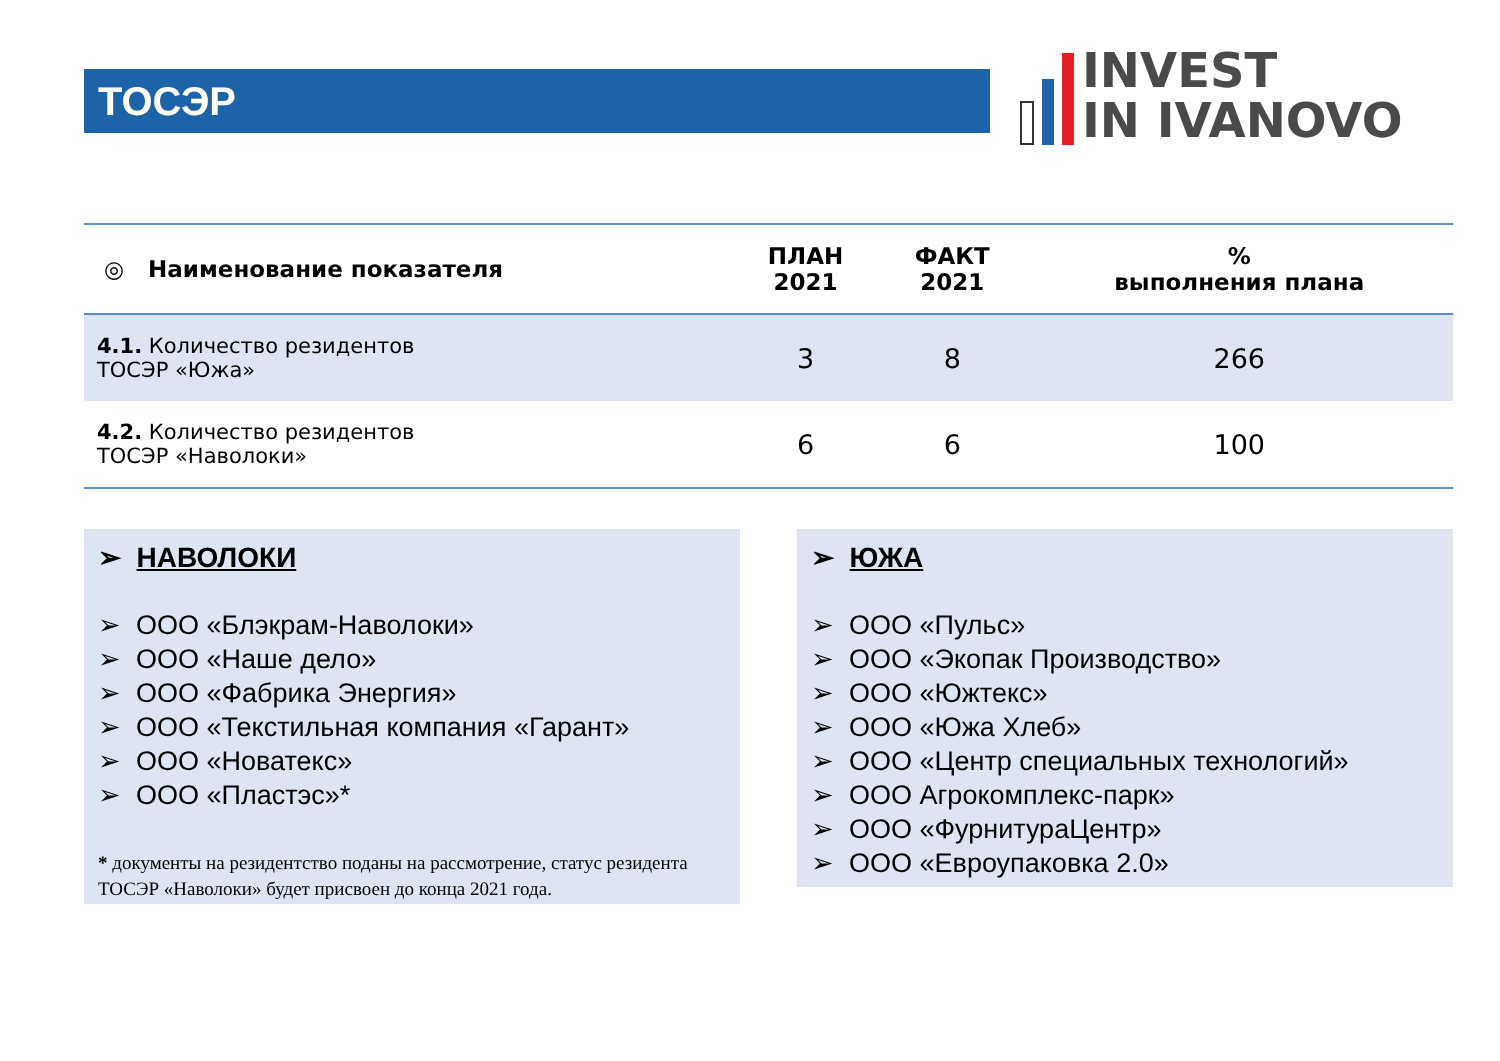ТОСЭР
INVEST
IN IVANOVO
| ◎ Наименование показателя | ПЛАН 2021 | ФАКТ 2021 | % выполнения плана |
| --- | --- | --- | --- |
| 4.1. Количество резидентов ТОСЭР «Южа» | 3 | 8 | 266 |
| 4.2. Количество резидентов ТОСЭР «Наволоки» | 6 | 6 | 100 |
➢ НАВОЛОКИ
➢ ООО «Блэкрам-Наволоки»
➢ ООО «Наше дело»
➢ ООО «Фабрика Энергия»
➢ ООО «Текстильная компания «Гарант»
➢ ООО «Новатекс»
➢ ООО «Пластэс»*
* документы на резидентство поданы на рассмотрение, статус резидента ТОСЭР «Наволоки» будет присвоен до конца 2021 года.
➢ ЮЖА
➢ ООО «Пульс»
➢ ООО «Экопак Производство»
➢ ООО «Южтекс»
➢ ООО «Южа Хлеб»
➢ ООО «Центр специальных технологий»
➢ ООО Агрокомплекс-парк»
➢ ООО «ФурнитураЦентр»
➢ ООО «Евроупаковка 2.0»